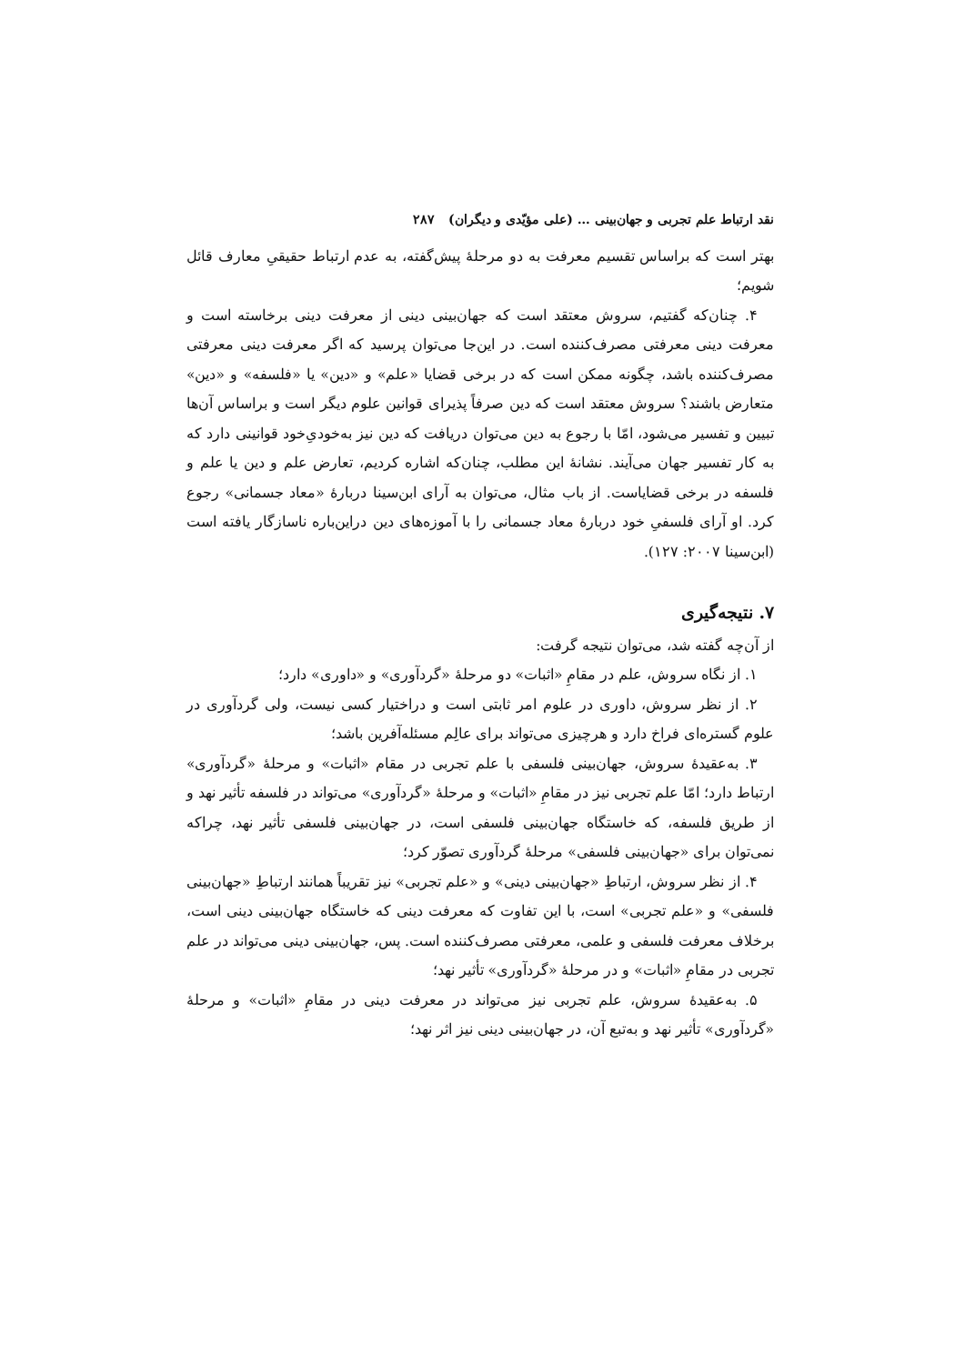نقد ارتباط علم تجربی و جهان‌بینی … (علی مؤیّدی و دیگران) ۲۸۷
بهتر است که براساس تقسیم معرفت به دو مرحلهٔ پیش‌گفته، به عدم ارتباط حقیقیِ معارف قائل شویم؛
۴. چنان‌که گفتیم، سروش معتقد است که جهان‌بینی دینی از معرفت دینی برخاسته است و معرفت دینی معرفتی مصرف‌کننده است. در این‌جا می‌توان پرسید که اگر معرفت دینی معرفتی مصرف‌کننده باشد، چگونه ممکن است که در برخی قضایا «علم» و «دین» یا «فلسفه» و «دین» متعارض باشند؟ سروش معتقد است که دین صرفاً پذیرای قوانین علوم دیگر است و براساس آن‌ها تبیین و تفسیر می‌شود، امّا با رجوع به دین می‌توان دریافت که دین نیز به‌خودیِ‌خود قوانینی دارد که به کار تفسیر جهان می‌آیند. نشانهٔ این مطلب، چنان‌که اشاره کردیم، تعارض علم و دین یا علم و فلسفه در برخی قضایاست. از باب مثال، می‌توان به آرای ابن‌سینا دربارهٔ «معاد جسمانی» رجوع کرد. او آرای فلسفیِ خود دربارهٔ معاد جسمانی را با آموزه‌های دین دراین‌باره ناسازگار یافته است (ابن‌سینا ۲۰۰۷: ۱۲۷).
۷. نتیجه‌گیری
از آن‌چه گفته شد، می‌توان نتیجه گرفت:
۱. از نگاه سروش، علم در مقامِ «اثبات» دو مرحلهٔ «گردآوری» و «داوری» دارد؛
۲. از نظر سروش، داوری در علوم امر ثابتی است و دراختیار کسی نیست، ولی گردآوری در علوم گستره‌ای فراخ دارد و هرچیزی می‌تواند برای عالِم مسئله‌آفرین باشد؛
۳. به‌عقیدهٔ سروش، جهان‌بینی فلسفی با علم تجربی در مقام «اثبات» و مرحلهٔ «گردآوری» ارتباط دارد؛ امّا علم تجربی نیز در مقامِ «اثبات» و مرحلهٔ «گردآوری» می‌تواند در فلسفه تأثیر نهد و از طریق فلسفه، که خاستگاه جهان‌بینی فلسفی است، در جهان‌بینی فلسفی تأثیر نهد، چراکه نمی‌توان برای «جهان‌بینی فلسفی» مرحلهٔ گردآوری تصوّر کرد؛
۴. از نظر سروش، ارتباطِ «جهان‌بینی دینی» و «علم تجربی» نیز تقریباً همانند ارتباطِ «جهان‌بینی فلسفی» و «علم تجربی» است، با این تفاوت که معرفت دینی که خاستگاه جهان‌بینی دینی است، برخلاف معرفت فلسفی و علمی، معرفتی مصرف‌کننده است. پس، جهان‌بینی دینی می‌تواند در علم تجربی در مقامِ «اثبات» و در مرحلهٔ «گردآوری» تأثیر نهد؛
۵. به‌عقیدهٔ سروش، علم تجربی نیز می‌تواند در معرفت دینی در مقامِ «اثبات» و مرحلهٔ «گردآوری» تأثیر نهد و به‌تبع آن، در جهان‌بینی دینی نیز اثر نهد؛